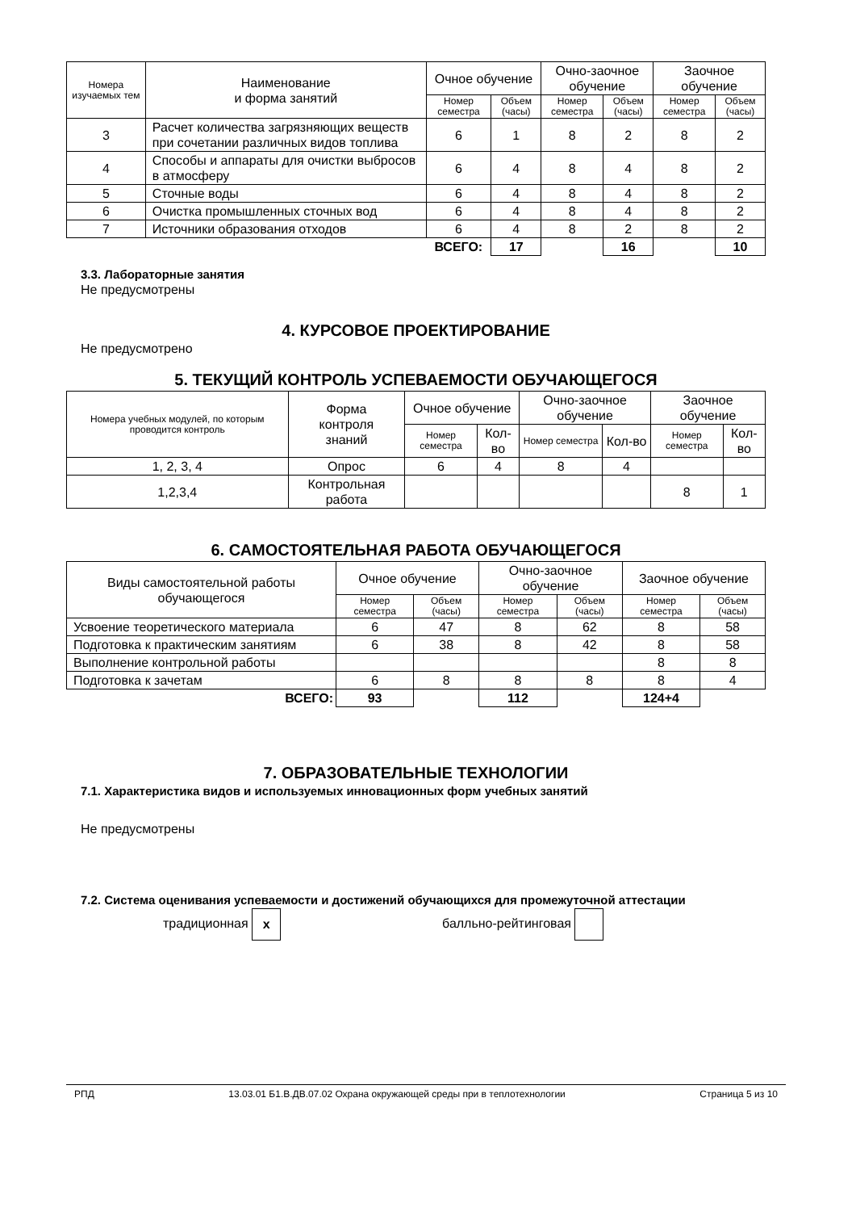| Номера изучаемых тем | Наименование и форма занятий | Очное обучение | | Очно-заочное обучение | | Заочное обучение | |
| --- | --- | --- | --- | --- | --- | --- | --- |
| | | Номер семестра | Объем (часы) | Номер семестра | Объем (часы) | Номер семестра | Объем (часы) |
| 3 | Расчет количества загрязняющих веществ при сочетании различных видов топлива | 6 | 1 | 8 | 2 | 8 | 2 |
| 4 | Способы и аппараты для очистки выбросов в атмосферу | 6 | 4 | 8 | 4 | 8 | 2 |
| 5 | Сточные воды | 6 | 4 | 8 | 4 | 8 | 2 |
| 6 | Очистка промышленных сточных вод | 6 | 4 | 8 | 4 | 8 | 2 |
| 7 | Источники образования отходов | 6 | 4 | 8 | 2 | 8 | 2 |
| | | ВСЕГО: | 17 | | 16 | | 10 |
3.3. Лабораторные занятия
Не предусмотрены
4. КУРСОВОЕ ПРОЕКТИРОВАНИЕ
Не предусмотрено
5. ТЕКУЩИЙ КОНТРОЛЬ УСПЕВАЕМОСТИ ОБУЧАЮЩЕГОСЯ
| Номера учебных модулей, по которым проводится контроль | Форма контроля знаний | Очное обучение | | Очно-заочное обучение | | Заочное обучение | |
| --- | --- | --- | --- | --- | --- | --- | --- |
| | | Номер семестра | Кол-во | Номер семестра | Кол-во | Номер семестра | Кол-во |
| 1, 2, 3, 4 | Опрос | 6 | 4 | 8 | 4 | | |
| 1,2,3,4 | Контрольная работа | | | | | 8 | 1 |
6. САМОСТОЯТЕЛЬНАЯ РАБОТА ОБУЧАЮЩЕГОСЯ
| Виды самостоятельной работы обучающегося | Очное обучение | | Очно-заочное обучение | | Заочное обучение | |
| --- | --- | --- | --- | --- | --- | --- |
| | Номер семестра | Объем (часы) | Номер семестра | Объем (часы) | Номер семестра | Объем (часы) |
| Усвоение теоретического материала | 6 | 47 | 8 | 62 | 8 | 58 |
| Подготовка к практическим занятиям | 6 | 38 | 8 | 42 | 8 | 58 |
| Выполнение контрольной работы | | | | | 8 | 8 |
| Подготовка к зачетам | 6 | 8 | 8 | 8 | 8 | 4 |
| ВСЕГО: | 93 | | 112 | | 124+4 | |
7. ОБРАЗОВАТЕЛЬНЫЕ ТЕХНОЛОГИИ
7.1. Характеристика видов и используемых инновационных форм учебных занятий
Не предусмотрены
7.2. Система оценивания успеваемости и достижений обучающихся для промежуточной аттестации
традиционная x балльно-рейтинговая
РПД 13.03.01 Б1.В.ДВ.07.02 Охрана окружающей среды при в теплотехнологии Страница 5 из 10